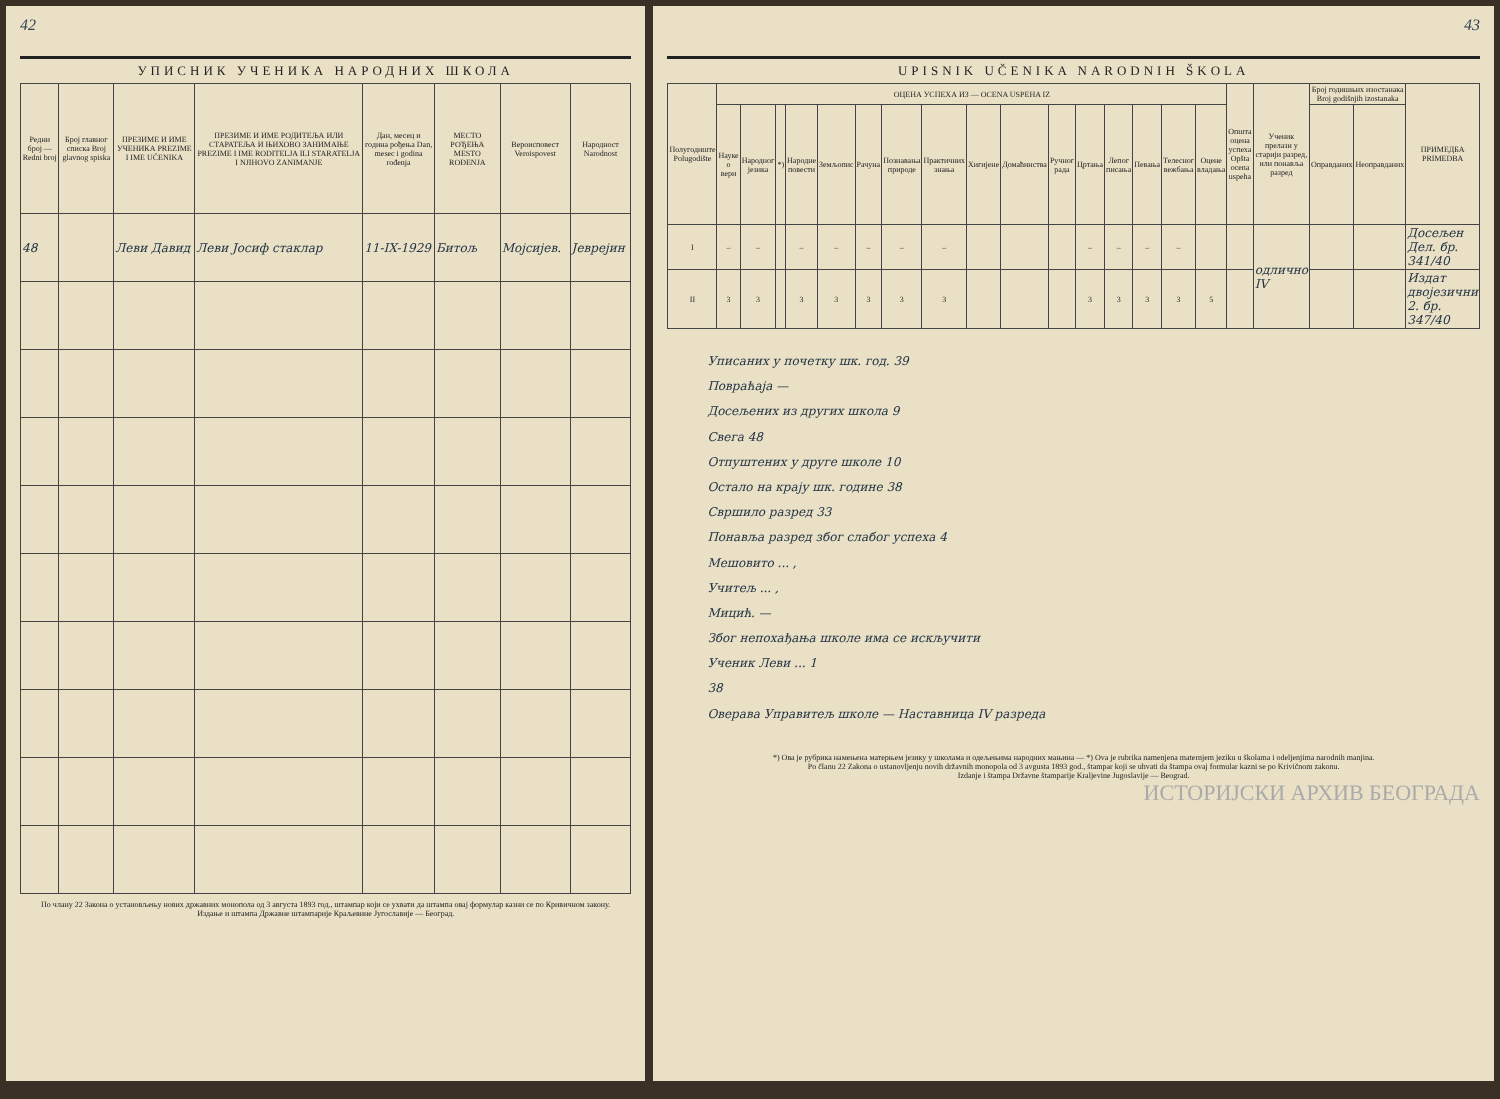42
УПИСНИК УЧЕНИКА НАРОДНИХ ШКОЛА
| Редни број — Redni broj | Број главног списка Broj glavnog spiska | ПРЕЗИМЕ И ИМЕ УЧЕНИКА PREZIME I IME UČENIKA | ПРЕЗИМЕ И ИМЕ РОДИТЕЉА ИЛИ СТАРАТЕЉА И ЊИХОВО ЗАНИМАЊЕ PREZIME I IME RODITELJA ILI STARATELJA I NJIHOVO ZANIMANJE | Дан, месец и година рођења Dan, mesec i godina rođenja | МЕСТО РОЂЕЊА MESTO ROĐENJA | Вероисповест Veroispovest | Народност Narodnost |
| --- | --- | --- | --- | --- | --- | --- | --- |
| 48 | | Леви Давид | Леви Јосиф стаклар | 11-IX-1929 | Битољ | Мојсијев. | Јеврејин |
По члану 22 Закона о установљењу нових државних монопола од 3 августа 1893 год., штампар који се ухвати да штампа овај формулар казни се по Кривичном закону.
Издање и штампа Државне штампарије Краљевине Југославије — Београд.
43
UPISNIK UČENIKA NARODNIH ŠKOLA
| Полугодиште Polugodište | ОЦЕНА УСПЕХА ИЗ — OCENA USPEHA IZ | | | | | | | | | | | | | | | | Општа оцена успеха Opšta ocena uspeha | Ученик прелази у старији разред, или понавља разред | Број годишњих изостанака Broj godišnjih izostanaka | | ПРИМЕДБА PRIMEDBA |
| --- | --- | --- | --- | --- | --- | --- | --- | --- | --- | --- | --- | --- | --- | --- | --- | --- | --- | --- | --- | --- | --- |
| | Науке о вери | Народног језика | *) | Народне повести | Земљопис | Рачуна | Познавања природе | Практичних знања | Хигијене | Домаћинства | Ручног рада | Цртања | Лепог писања | Певања | Телесног вежбања | Оцене владања | | | Оправданих | Неоправданих | |
| I | – | – | | – | – | – | – | – | | | | – | – | – | – | | | одлично IV | | | Досељен Дел. бр. 341/40 |
| II | 3 | 3 | | 3 | 3 | 3 | 3 | 3 | | | | 3 | 3 | 3 | 3 | 5 | | | | | Издат двојезични 2. бр. 347/40 |
Уписаних у почетку шк. год. 39
Повраћаја —
Досељених из других школа 9
Свега 48
Отпуштених у друге школе 10
Остало на крају шк. године 38
Свршило разред 33
Понавља разред због слабог успеха 4
Мешовито ... ,
Учитељ ... ,
Мицић. —
Због непохађања школе има се искључити
Ученик Леви ... 1
38
Оверава Управитељ школе — Наставница IV разреда
*) Ова је рубрика намењена матерњем језику у школама и одељењима народних мањина — *) Ova je rubrika namenjena maternjem jeziku u školama i odeljenjima narodnih manjina.
Po članu 22 Zakona o ustanovljenju novih državnih monopola od 3 avgusta 1893 god., štampar koji se uhvati da štampa ovaj formular kazni se po Krivičnom zakonu.
Izdanje i štampa Državne štamparije Kraljevine Jugoslavije — Beograd.
ИСТОРИЈСКИ АРХИВ БЕОГРАДА